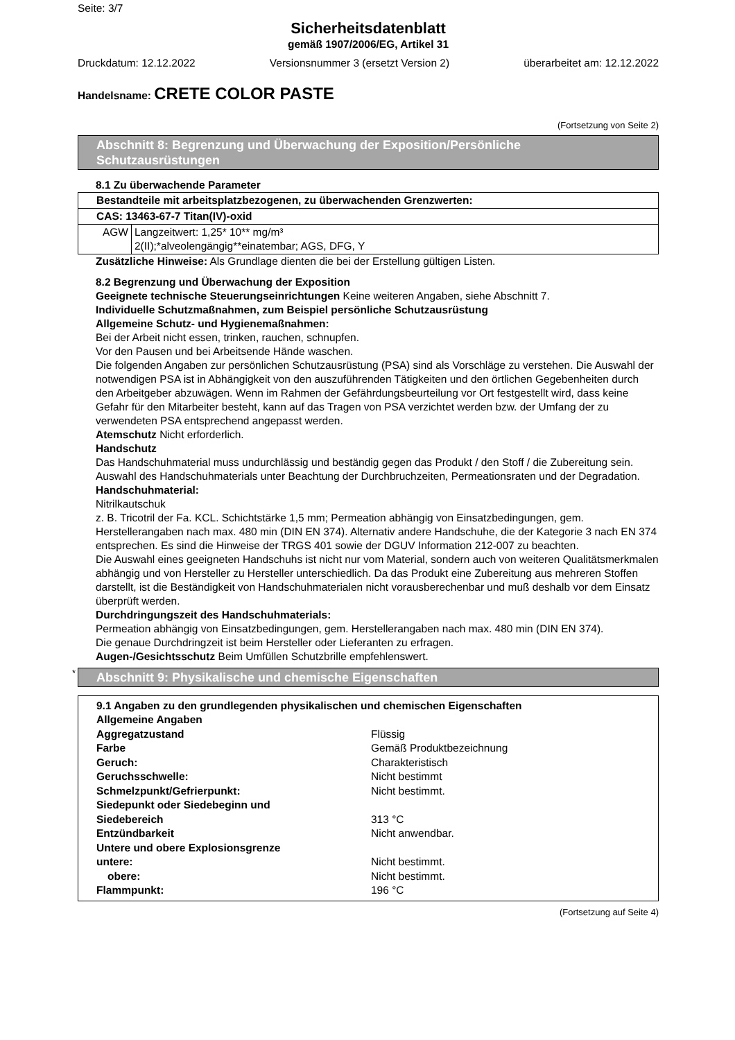Seite: 3/7
Sicherheitsdatenblatt
gemäß 1907/2006/EG, Artikel 31
Druckdatum: 12.12.2022 Versionsnummer 3 (ersetzt Version 2) überarbeitet am: 12.12.2022
Handelsname: CRETE COLOR PASTE
(Fortsetzung von Seite 2)
Abschnitt 8: Begrenzung und Überwachung der Exposition/Persönliche Schutzausrüstungen
8.1 Zu überwachende Parameter
| Bestandteile mit arbeitsplatzbezogenen, zu überwachenden Grenzwerten: | |
| CAS: 13463-67-7 Titan(IV)-oxid | |
| AGW | Langzeitwert: 1,25* 10** mg/m³ 2(II);*alveolengängig**einatembar; AGS, DFG, Y |
Zusätzliche Hinweise: Als Grundlage dienten die bei der Erstellung gültigen Listen.
8.2 Begrenzung und Überwachung der Exposition
Geeignete technische Steuerungseinrichtungen Keine weiteren Angaben, siehe Abschnitt 7.
Individuelle Schutzmaßnahmen, zum Beispiel persönliche Schutzausrüstung
Allgemeine Schutz- und Hygienemaßnahmen:
Bei der Arbeit nicht essen, trinken, rauchen, schnupfen.
Vor den Pausen und bei Arbeitsende Hände waschen.
Die folgenden Angaben zur persönlichen Schutzausrüstung (PSA) sind als Vorschläge zu verstehen. Die Auswahl der notwendigen PSA ist in Abhängigkeit von den auszuführenden Tätigkeiten und den örtlichen Gegebenheiten durch den Arbeitgeber abzuwägen. Wenn im Rahmen der Gefährdungsbeurteilung vor Ort festgestellt wird, dass keine Gefahr für den Mitarbeiter besteht, kann auf das Tragen von PSA verzichtet werden bzw. der Umfang der zu verwendeten PSA entsprechend angepasst werden.
Atemschutz Nicht erforderlich.
Handschutz
Das Handschuhmaterial muss undurchlässig und beständig gegen das Produkt / den Stoff / die Zubereitung sein.
Auswahl des Handschuhmaterials unter Beachtung der Durchbruchzeiten, Permeationsraten und der Degradation.
Handschuhmaterial:
Nitrilkautschuk
z. B. Tricotril der Fa. KCL. Schichtstärke 1,5 mm; Permeation abhängig von Einsatzbedingungen, gem. Herstellerangaben nach max. 480 min (DIN EN 374). Alternativ andere Handschuhe, die der Kategorie 3 nach EN 374 entsprechen. Es sind die Hinweise der TRGS 401 sowie der DGUV Information 212-007 zu beachten.
Die Auswahl eines geeigneten Handschuhs ist nicht nur vom Material, sondern auch von weiteren Qualitätsmerkmalen abhängig und von Hersteller zu Hersteller unterschiedlich. Da das Produkt eine Zubereitung aus mehreren Stoffen darstellt, ist die Beständigkeit von Handschuhmaterialen nicht vorausberechenbar und muß deshalb vor dem Einsatz überprüft werden.
Durchdringungszeit des Handschuhmaterials:
Permeation abhängig von Einsatzbedingungen, gem. Herstellerangaben nach max. 480 min (DIN EN 374).
Die genaue Durchdringzeit ist beim Hersteller oder Lieferanten zu erfragen.
Augen-/Gesichtsschutz Beim Umfüllen Schutzbrille empfehlenswert.
*
Abschnitt 9: Physikalische und chemische Eigenschaften
9.1 Angaben zu den grundlegenden physikalischen und chemischen Eigenschaften
| Allgemeine Angaben | |
| Aggregatzustand | Flüssig |
| Farbe | Gemäß Produktbezeichnung |
| Geruch: | Charakteristisch |
| Geruchsschwelle: | Nicht bestimmt |
| Schmelzpunkt/Gefrierpunkt: | Nicht bestimmt. |
| Siedepunkt oder Siedebeginn und Siedebereich | 313 °C |
| Entzündbarkeit | Nicht anwendbar. |
| Untere und obere Explosionsgrenze | |
| untere: | Nicht bestimmt. |
| obere: | Nicht bestimmt. |
| Flammpunkt: | 196 °C |
(Fortsetzung auf Seite 4)